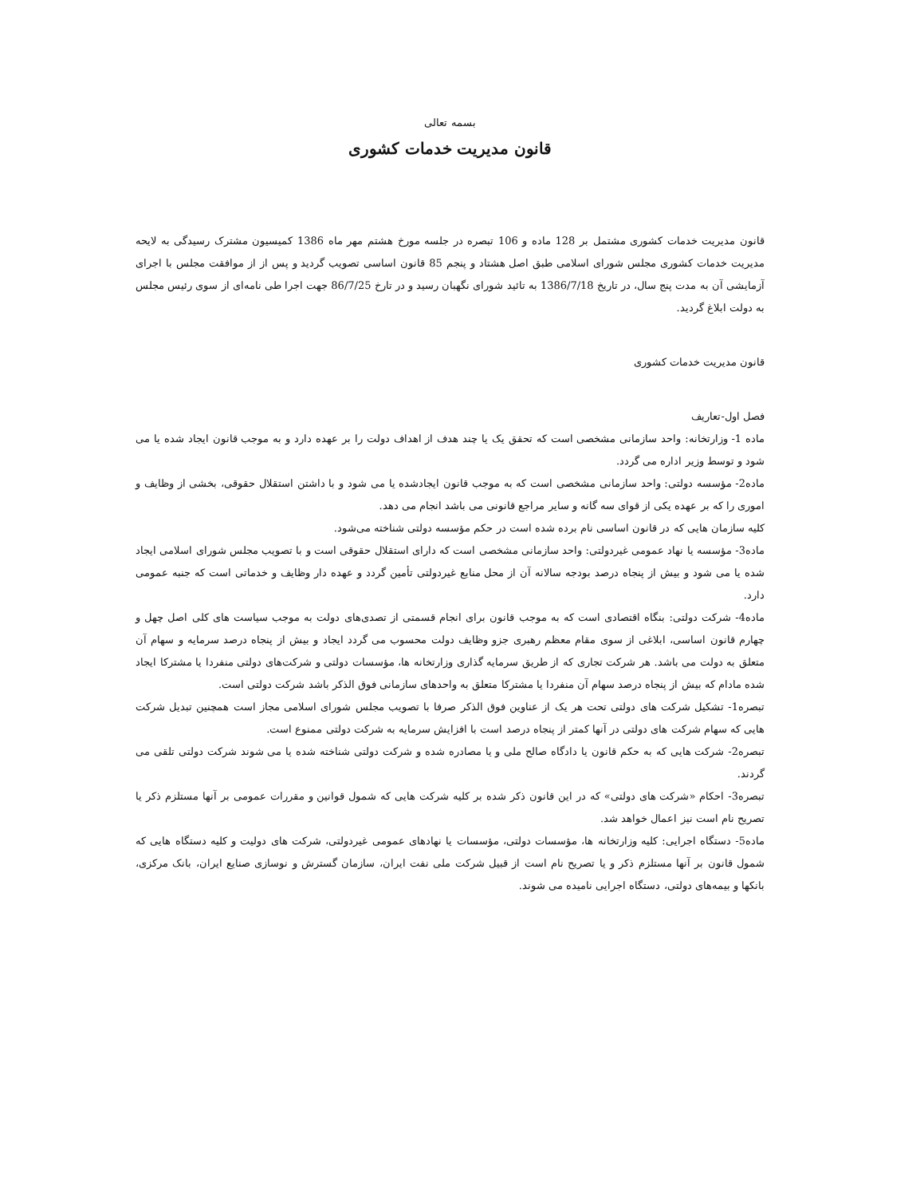بسمه تعالی
قانون مدیریت خدمات کشوری
قانون مدیریت خدمات کشوری مشتمل بر 128 ماده و 106 تبصره در جلسه مورخ هشتم مهر ماه 1386 کمیسیون مشترک رسیدگی به لایحه مدیریت خدمات کشوری مجلس شورای اسلامی طبق اصل هشتاد و پنجم 85 قانون اساسی تصویب گردید و پس از از موافقت مجلس با اجرای آزمایشی آن به مدت پنج سال، در تاریخ 1386/7/18 به تائید شورای نگهبان رسید و در تارخ 86/7/25 جهت اجرا طی نامه‌ای از سوی رئیس مجلس به دولت ابلاغ گردید.
قانون مدیریت خدمات کشوری
فصل اول-تعاریف
ماده 1- وزارتخانه: واحد سازمانی مشخصی است که تحقق یک یا چند هدف از اهداف دولت را بر عهده دارد و به موجب قانون ایجاد شده یا می شود و توسط وزیر اداره می گردد.
ماده2- مؤسسه دولتی: واحد سازمانی مشخصی است که به موجب قانون ایجادشده یا می شود و با داشتن استقلال حقوقی، بخشی از وظایف و اموری را که بر عهده یکی از قوای سه گانه و سایر مراجع قانونی می باشد انجام می دهد.
کلیه سازمان هایی که در قانون اساسی نام برده شده است در حکم مؤسسه دولتی شناخته می‌شود.
ماده3- مؤسسه یا نهاد عمومی غیردولتی: واحد سازمانی مشخصی است که دارای استقلال حقوقی است و با تصویب مجلس شورای اسلامی ایجاد شده یا می شود و بیش از پنجاه درصد بودجه سالانه آن از محل منابع غیردولتی تأمین گردد و عهده دار وظایف و خدماتی است که جنبه عمومی دارد.
ماده4- شرکت دولتی: بنگاه اقتصادی است که به موجب قانون برای انجام قسمتی از تصدی‌های دولت به موجب سیاست های کلی اصل چهل و چهارم قانون اساسی، ابلاغی از سوی مقام معظم رهبری جزو وظایف دولت محسوب می گردد ایجاد و بیش از پنجاه درصد سرمایه و سهام آن متعلق به دولت می باشد. هر شرکت تجاری که از طریق سرمایه گذاری وزارتخانه ها، مؤسسات دولتی و شرکت‌های دولتی منفردا یا مشترکا ایجاد شده مادام که بیش از پنجاه درصد سهام آن منفردا یا مشترکا متعلق به واحدهای سازمانی فوق الذکر باشد شرکت دولتی است.
تبصره1- تشکیل شرکت های دولتی تحت هر یک از عناوین فوق الذکر صرفا با تصویب مجلس شورای اسلامی مجاز است همچنین تبدیل شرکت هایی که سهام شرکت های دولتی در آنها کمتر از پنجاه درصد است با افزایش سرمایه به شرکت دولتی ممنوع است.
تبصره2- شرکت هایی که به حکم قانون یا دادگاه صالح ملی و یا مصادره شده و شرکت دولتی شناخته شده یا می شوند شرکت دولتی تلقی می گردند.
تبصره3- احکام «شرکت های دولتی» که در این قانون ذکر شده بر کلیه شرکت هایی که شمول قوانین و مقررات عمومی بر آنها مستلزم ذکر یا تصریح نام است نیز اعمال خواهد شد.
ماده5- دستگاه اجرایی: کلیه وزارتخانه ها، مؤسسات دولتی، مؤسسات یا نهادهای عمومی غیردولتی، شرکت های دولیت و کلیه دستگاه هایی که شمول قانون بر آنها مستلزم ذکر و یا تصریح نام است از قبیل شرکت ملی نفت ایران، سازمان گسترش و نوسازی صنایع ایران، بانک مرکزی، بانکها و بیمه‌های دولتی، دستگاه اجرایی نامیده می شوند.